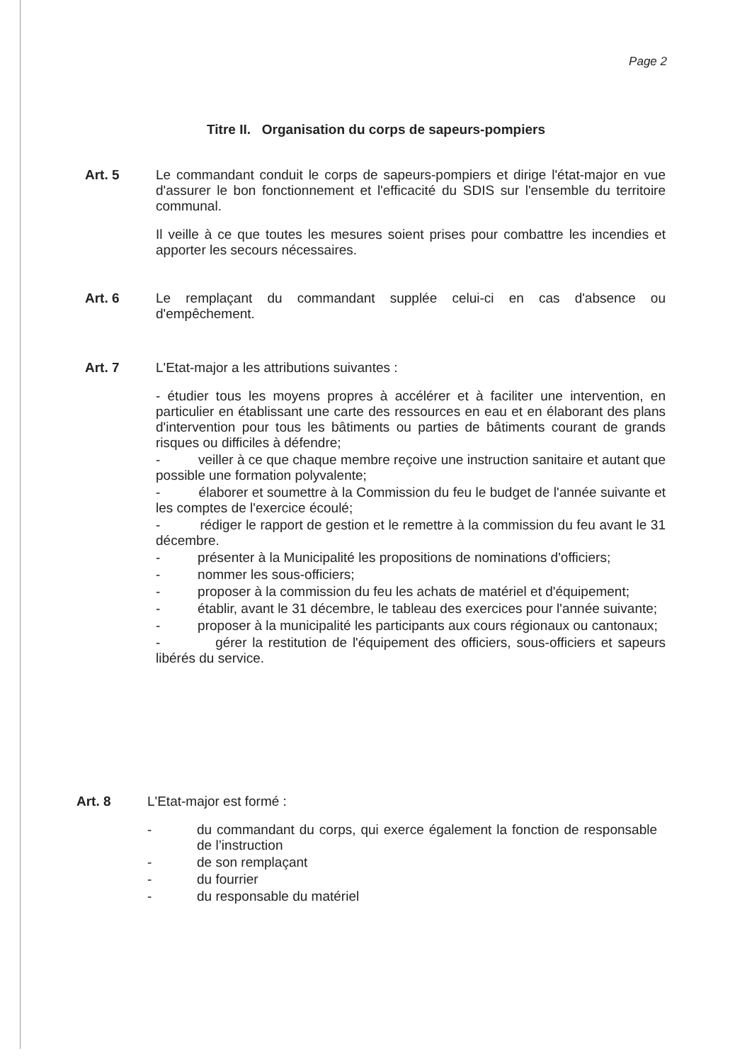Page 2
Titre II. Organisation du corps de sapeurs-pompiers
Art. 5 Le commandant conduit le corps de sapeurs-pompiers et dirige l'état-major en vue d'assurer le bon fonctionnement et l'efficacité du SDIS sur l'ensemble du territoire communal.
Il veille à ce que toutes les mesures soient prises pour combattre les incendies et apporter les secours nécessaires.
Art. 6 Le remplaçant du commandant supplée celui-ci en cas d'absence ou d'empêchement.
Art. 7 L'Etat-major a les attributions suivantes :
- étudier tous les moyens propres à accélérer et à faciliter une intervention, en particulier en établissant une carte des ressources en eau et en élaborant des plans d'intervention pour tous les bâtiments ou parties de bâtiments courant de grands risques ou difficiles à défendre;
- veiller à ce que chaque membre reçoive une instruction sanitaire et autant que possible une formation polyvalente;
- élaborer et soumettre à la Commission du feu le budget de l'année suivante et les comptes de l'exercice écoulé;
- rédiger le rapport de gestion et le remettre à la commission du feu avant le 31 décembre.
- présenter à la Municipalité les propositions de nominations d'officiers;
- nommer les sous-officiers;
- proposer à la commission du feu les achats de matériel et d'équipement;
- établir, avant le 31 décembre, le tableau des exercices pour l'année suivante;
- proposer à la municipalité les participants aux cours régionaux ou cantonaux;
- gérer la restitution de l'équipement des officiers, sous-officiers et sapeurs libérés du service.
Art. 8 L'Etat-major est formé :
- du commandant du corps, qui exerce également la fonction de responsable de l’instruction
- de son remplaçant
- du fourrier
- du responsable du matériel